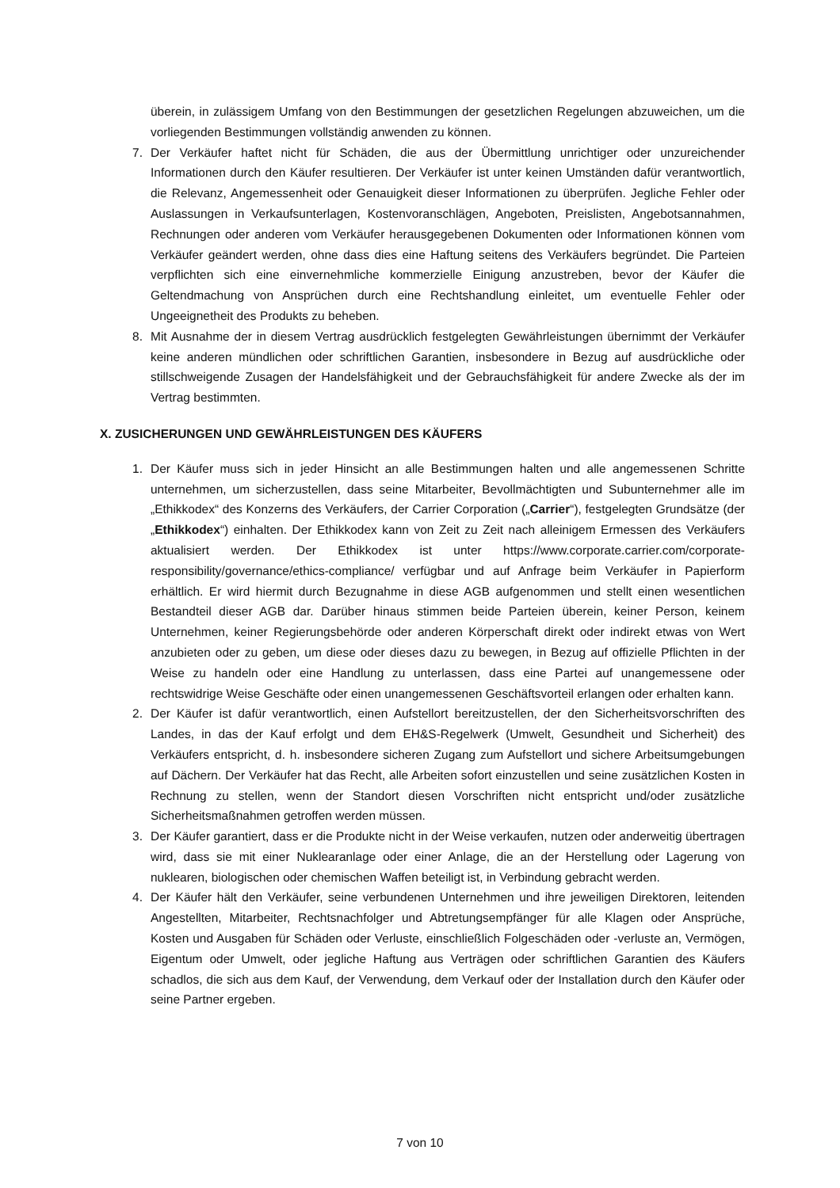überein, in zulässigem Umfang von den Bestimmungen der gesetzlichen Regelungen abzuweichen, um die vorliegenden Bestimmungen vollständig anwenden zu können.
7. Der Verkäufer haftet nicht für Schäden, die aus der Übermittlung unrichtiger oder unzureichender Informationen durch den Käufer resultieren. Der Verkäufer ist unter keinen Umständen dafür verantwortlich, die Relevanz, Angemessenheit oder Genauigkeit dieser Informationen zu überprüfen. Jegliche Fehler oder Auslassungen in Verkaufsunterlagen, Kostenvoranschlägen, Angeboten, Preislisten, Angebotsannahmen, Rechnungen oder anderen vom Verkäufer herausgegebenen Dokumenten oder Informationen können vom Verkäufer geändert werden, ohne dass dies eine Haftung seitens des Verkäufers begründet. Die Parteien verpflichten sich eine einvernehmliche kommerzielle Einigung anzustreben, bevor der Käufer die Geltendmachung von Ansprüchen durch eine Rechtshandlung einleitet, um eventuelle Fehler oder Ungeeignetheit des Produkts zu beheben.
8. Mit Ausnahme der in diesem Vertrag ausdrücklich festgelegten Gewährleistungen übernimmt der Verkäufer keine anderen mündlichen oder schriftlichen Garantien, insbesondere in Bezug auf ausdrückliche oder stillschweigende Zusagen der Handelsfähigkeit und der Gebrauchsfähigkeit für andere Zwecke als der im Vertrag bestimmten.
X. ZUSICHERUNGEN UND GEWÄHRLEISTUNGEN DES KÄUFERS
1. Der Käufer muss sich in jeder Hinsicht an alle Bestimmungen halten und alle angemessenen Schritte unternehmen, um sicherzustellen, dass seine Mitarbeiter, Bevollmächtigten und Subunternehmer alle im „Ethikkodex“ des Konzerns des Verkäufers, der Carrier Corporation („Carrier“), festgelegten Grundsätze (der „Ethikkodex“) einhalten. Der Ethikkodex kann von Zeit zu Zeit nach alleinigem Ermessen des Verkäufers aktualisiert werden. Der Ethikkodex ist unter https://www.corporate.carrier.com/corporate-responsibility/governance/ethics-compliance/ verfügbar und auf Anfrage beim Verkäufer in Papierform erhältlich. Er wird hiermit durch Bezugnahme in diese AGB aufgenommen und stellt einen wesentlichen Bestandteil dieser AGB dar. Darüber hinaus stimmen beide Parteien überein, keiner Person, keinem Unternehmen, keiner Regierungsbehörde oder anderen Körperschaft direkt oder indirekt etwas von Wert anzubieten oder zu geben, um diese oder dieses dazu zu bewegen, in Bezug auf offizielle Pflichten in der Weise zu handeln oder eine Handlung zu unterlassen, dass eine Partei auf unangemessene oder rechtswidrige Weise Geschäfte oder einen unangemessenen Geschäftsvorteil erlangen oder erhalten kann.
2. Der Käufer ist dafür verantwortlich, einen Aufstellort bereitzustellen, der den Sicherheitsvorschriften des Landes, in das der Kauf erfolgt und dem EH&S-Regelwerk (Umwelt, Gesundheit und Sicherheit) des Verkäufers entspricht, d. h. insbesondere sicheren Zugang zum Aufstellort und sichere Arbeitsumgebungen auf Dächern. Der Verkäufer hat das Recht, alle Arbeiten sofort einzustellen und seine zusätzlichen Kosten in Rechnung zu stellen, wenn der Standort diesen Vorschriften nicht entspricht und/oder zusätzliche Sicherheitsmaßnahmen getroffen werden müssen.
3. Der Käufer garantiert, dass er die Produkte nicht in der Weise verkaufen, nutzen oder anderweitig übertragen wird, dass sie mit einer Nuklearanlage oder einer Anlage, die an der Herstellung oder Lagerung von nuklearen, biologischen oder chemischen Waffen beteiligt ist, in Verbindung gebracht werden.
4. Der Käufer hält den Verkäufer, seine verbundenen Unternehmen und ihre jeweiligen Direktoren, leitenden Angestellten, Mitarbeiter, Rechtsnachfolger und Abtretungsempfänger für alle Klagen oder Ansprüche, Kosten und Ausgaben für Schäden oder Verluste, einschließlich Folgeschäden oder -verluste an, Vermögen, Eigentum oder Umwelt, oder jegliche Haftung aus Verträgen oder schriftlichen Garantien des Käufers schadlos, die sich aus dem Kauf, der Verwendung, dem Verkauf oder der Installation durch den Käufer oder seine Partner ergeben.
7 von 10